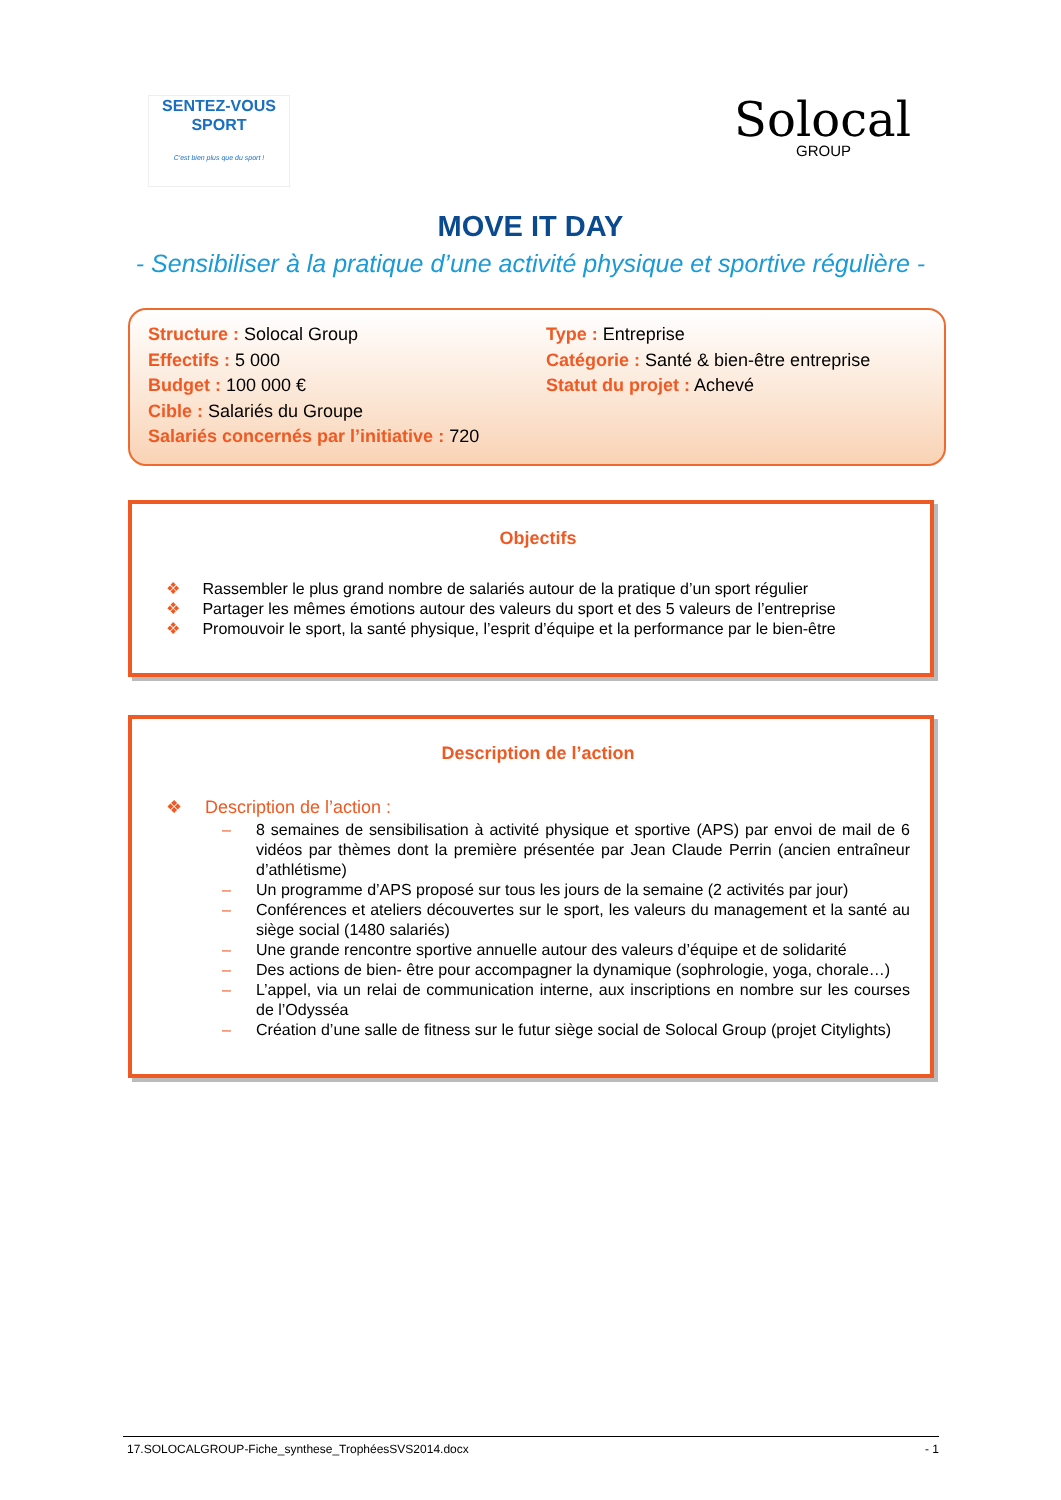SENTEZ-VOUS
SPORT
C'est bien plus que du sport !
Solocal
GROUP
MOVE IT DAY
- Sensibiliser à la pratique d’une activité physique et sportive régulière -
Structure : Solocal Group
Effectifs : 5 000
Budget : 100 000 €
Cible : Salariés du Groupe
Salariés concernés par l’initiative : 720
Type : Entreprise
Catégorie : Santé & bien-être entreprise
Statut du projet : Achevé
Objectifs
❖ Rassembler le plus grand nombre de salariés autour de la pratique d’un sport régulier
❖ Partager les mêmes émotions autour des valeurs du sport et des 5 valeurs de l’entreprise
❖ Promouvoir le sport, la santé physique, l’esprit d’équipe et la performance par le bien-être
Description de l’action
❖ Description de l’action :
– 8 semaines de sensibilisation à activité physique et sportive (APS) par envoi de mail de 6 vidéos par thèmes dont la première présentée par Jean Claude Perrin (ancien entraîneur d’athlétisme)
– Un programme d’APS proposé sur tous les jours de la semaine (2 activités par jour)
– Conférences et ateliers découvertes sur le sport, les valeurs du management et la santé au siège social (1480 salariés)
– Une grande rencontre sportive annuelle autour des valeurs d’équipe et de solidarité
– Des actions de bien- être pour accompagner la dynamique (sophrologie, yoga, chorale…)
– L’appel, via un relai de communication interne, aux inscriptions en nombre sur les courses de l’Odysséa
– Création d’une salle de fitness sur le futur siège social de Solocal Group (projet Citylights)
17.SOLOCALGROUP-Fiche_synthese_TrophéesSVS2014.docx - 1